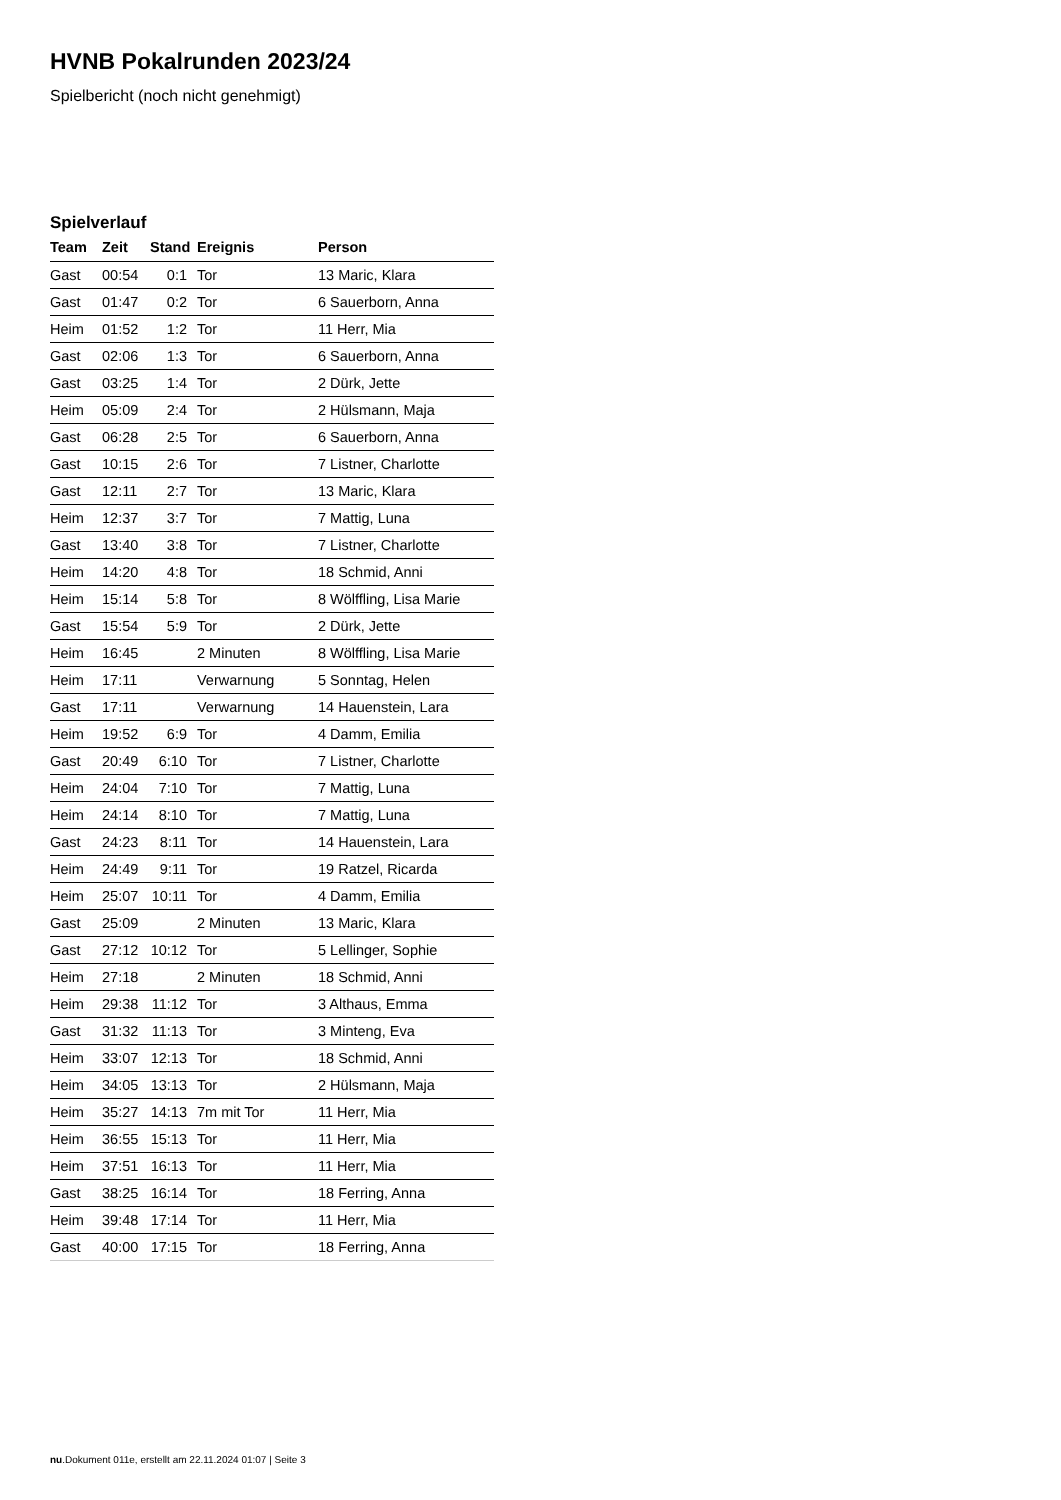HVNB Pokalrunden 2023/24
Spielbericht (noch nicht genehmigt)
Spielverlauf
| Team | Zeit | Stand | Ereignis | Person |
| --- | --- | --- | --- | --- |
| Gast | 00:54 | 0:1 | Tor | 13 Maric, Klara |
| Gast | 01:47 | 0:2 | Tor | 6 Sauerborn, Anna |
| Heim | 01:52 | 1:2 | Tor | 11 Herr, Mia |
| Gast | 02:06 | 1:3 | Tor | 6 Sauerborn, Anna |
| Gast | 03:25 | 1:4 | Tor | 2 Dürk, Jette |
| Heim | 05:09 | 2:4 | Tor | 2 Hülsmann, Maja |
| Gast | 06:28 | 2:5 | Tor | 6 Sauerborn, Anna |
| Gast | 10:15 | 2:6 | Tor | 7 Listner, Charlotte |
| Gast | 12:11 | 2:7 | Tor | 13 Maric, Klara |
| Heim | 12:37 | 3:7 | Tor | 7 Mattig, Luna |
| Gast | 13:40 | 3:8 | Tor | 7 Listner, Charlotte |
| Heim | 14:20 | 4:8 | Tor | 18 Schmid, Anni |
| Heim | 15:14 | 5:8 | Tor | 8 Wölffling, Lisa Marie |
| Gast | 15:54 | 5:9 | Tor | 2 Dürk, Jette |
| Heim | 16:45 | | 2 Minuten | 8 Wölffling, Lisa Marie |
| Heim | 17:11 | | Verwarnung | 5 Sonntag, Helen |
| Gast | 17:11 | | Verwarnung | 14 Hauenstein, Lara |
| Heim | 19:52 | 6:9 | Tor | 4 Damm, Emilia |
| Gast | 20:49 | 6:10 | Tor | 7 Listner, Charlotte |
| Heim | 24:04 | 7:10 | Tor | 7 Mattig, Luna |
| Heim | 24:14 | 8:10 | Tor | 7 Mattig, Luna |
| Gast | 24:23 | 8:11 | Tor | 14 Hauenstein, Lara |
| Heim | 24:49 | 9:11 | Tor | 19 Ratzel, Ricarda |
| Heim | 25:07 | 10:11 | Tor | 4 Damm, Emilia |
| Gast | 25:09 | | 2 Minuten | 13 Maric, Klara |
| Gast | 27:12 | 10:12 | Tor | 5 Lellinger, Sophie |
| Heim | 27:18 | | 2 Minuten | 18 Schmid, Anni |
| Heim | 29:38 | 11:12 | Tor | 3 Althaus, Emma |
| Gast | 31:32 | 11:13 | Tor | 3 Minteng, Eva |
| Heim | 33:07 | 12:13 | Tor | 18 Schmid, Anni |
| Heim | 34:05 | 13:13 | Tor | 2 Hülsmann, Maja |
| Heim | 35:27 | 14:13 | 7m mit Tor | 11 Herr, Mia |
| Heim | 36:55 | 15:13 | Tor | 11 Herr, Mia |
| Heim | 37:51 | 16:13 | Tor | 11 Herr, Mia |
| Gast | 38:25 | 16:14 | Tor | 18 Ferring, Anna |
| Heim | 39:48 | 17:14 | Tor | 11 Herr, Mia |
| Gast | 40:00 | 17:15 | Tor | 18 Ferring, Anna |
nu.Dokument 011e, erstellt am 22.11.2024 01:07 | Seite 3